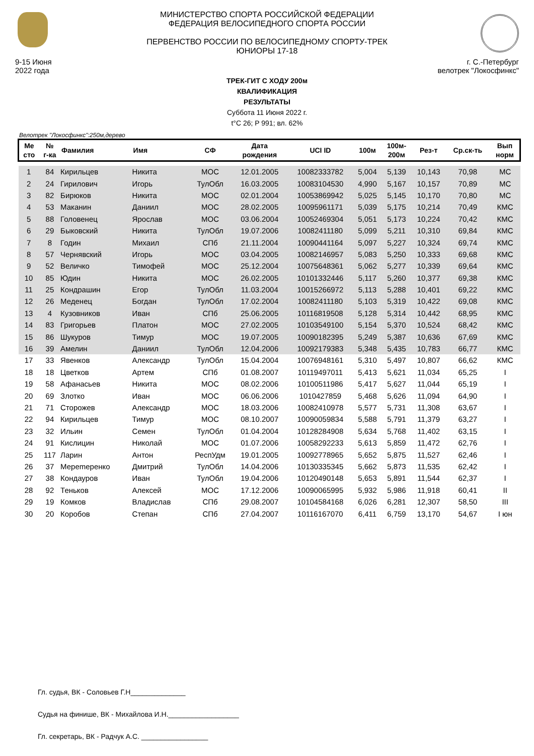9-15 Июня
2022 года
МИНИСТЕРСТВО СПОРТА РОССИЙСКОЙ ФЕДЕРАЦИИ
ФЕДЕРАЦИЯ ВЕЛОСИПЕДНОГО СПОРТА РОССИИ
ПЕРВЕНСТВО РОССИИ ПО ВЕЛОСИПЕДНОМУ СПОРТУ-ТРЕК
ЮНИОРЫ 17-18
г. С.-Петербург
велотрек "Локосфинкс"
ТРЕК-ГИТ С ХОДУ 200м
КВАЛИФИКАЦИЯ
РЕЗУЛЬТАТЫ
Суббота 11 Июня 2022 г.
t°C 26; P 991; вл. 62%
Велотрек "Локосфинкс":250м,дерево
| Ме сто | № г-ка | Фамилия | Имя | СФ | Дата рождения | UCI ID | 100м | 100м- 200м | Рез-т | Ср.ск-ть | Вып норм |
| --- | --- | --- | --- | --- | --- | --- | --- | --- | --- | --- | --- |
| 1 | 84 | Кирильцев | Никита | МОС | 12.01.2005 | 10082333782 | 5,004 | 5,139 | 10,143 | 70,98 | МС |
| 2 | 24 | Гирилович | Игорь | ТулОбл | 16.03.2005 | 10083104530 | 4,990 | 5,167 | 10,157 | 70,89 | МС |
| 3 | 82 | Бирюков | Никита | МОС | 02.01.2004 | 10053869942 | 5,025 | 5,145 | 10,170 | 70,80 | МС |
| 4 | 53 | Маканин | Даниил | МОС | 28.02.2005 | 10095961171 | 5,039 | 5,175 | 10,214 | 70,49 | КМС |
| 5 | 88 | Головенец | Ярослав | МОС | 03.06.2004 | 10052469304 | 5,051 | 5,173 | 10,224 | 70,42 | КМС |
| 6 | 29 | Быковский | Никита | ТулОбл | 19.07.2006 | 10082411180 | 5,099 | 5,211 | 10,310 | 69,84 | КМС |
| 7 | 8 | Годин | Михаил | СПб | 21.11.2004 | 10090441164 | 5,097 | 5,227 | 10,324 | 69,74 | КМС |
| 8 | 57 | Чернявский | Игорь | МОС | 03.04.2005 | 10082146957 | 5,083 | 5,250 | 10,333 | 69,68 | КМС |
| 9 | 52 | Величко | Тимофей | МОС | 25.12.2004 | 10075648361 | 5,062 | 5,277 | 10,339 | 69,64 | КМС |
| 10 | 85 | Юдин | Никита | МОС | 26.02.2005 | 10101332446 | 5,117 | 5,260 | 10,377 | 69,38 | КМС |
| 11 | 25 | Кондрашин | Егор | ТулОбл | 11.03.2004 | 10015266972 | 5,113 | 5,288 | 10,401 | 69,22 | КМС |
| 12 | 26 | Меденец | Богдан | ТулОбл | 17.02.2004 | 10082411180 | 5,103 | 5,319 | 10,422 | 69,08 | КМС |
| 13 | 4 | Кузовников | Иван | СПб | 25.06.2005 | 10116819508 | 5,128 | 5,314 | 10,442 | 68,95 | КМС |
| 14 | 83 | Григорьев | Платон | МОС | 27.02.2005 | 10103549100 | 5,154 | 5,370 | 10,524 | 68,42 | КМС |
| 15 | 86 | Шукуров | Тимур | МОС | 19.07.2005 | 10090182395 | 5,249 | 5,387 | 10,636 | 67,69 | КМС |
| 16 | 39 | Амелин | Даниил | ТулОбл | 12.04.2006 | 10092179383 | 5,348 | 5,435 | 10,783 | 66,77 | КМС |
| 17 | 33 | Явенков | Александр | ТулОбл | 15.04.2004 | 10076948161 | 5,310 | 5,497 | 10,807 | 66,62 | КМС |
| 18 | 18 | Цветков | Артем | СПб | 01.08.2007 | 10119497011 | 5,413 | 5,621 | 11,034 | 65,25 | I |
| 19 | 58 | Афанасьев | Никита | МОС | 08.02.2006 | 10100511986 | 5,417 | 5,627 | 11,044 | 65,19 | I |
| 20 | 69 | Злотко | Иван | МОС | 06.06.2006 | 1010427859 | 5,468 | 5,626 | 11,094 | 64,90 | I |
| 21 | 71 | Сторожев | Александр | МОС | 18.03.2006 | 10082410978 | 5,577 | 5,731 | 11,308 | 63,67 | I |
| 22 | 94 | Кирильцев | Тимур | МОС | 08.10.2007 | 10090059834 | 5,588 | 5,791 | 11,379 | 63,27 | I |
| 23 | 32 | Ильин | Семен | ТулОбл | 01.04.2004 | 10128284908 | 5,634 | 5,768 | 11,402 | 63,15 | I |
| 24 | 91 | Кислицин | Николай | МОС | 01.07.2006 | 10058292233 | 5,613 | 5,859 | 11,472 | 62,76 | I |
| 25 | 117 | Ларин | Антон | РеспУдм | 19.01.2005 | 10092778965 | 5,652 | 5,875 | 11,527 | 62,46 | I |
| 26 | 37 | Мерemеренко | Дмитрий | ТулОбл | 14.04.2006 | 10130335345 | 5,662 | 5,873 | 11,535 | 62,42 | I |
| 27 | 38 | Кондауров | Иван | ТулОбл | 19.04.2006 | 10120490148 | 5,653 | 5,891 | 11,544 | 62,37 | I |
| 28 | 92 | Теньков | Алексей | МОС | 17.12.2006 | 10090065995 | 5,932 | 5,986 | 11,918 | 60,41 | II |
| 29 | 19 | Комков | Владислав | СПб | 29.08.2007 | 10104584168 | 6,026 | 6,281 | 12,307 | 58,50 | III |
| 30 | 20 | Коробов | Степан | СПб | 27.04.2007 | 10116167070 | 6,411 | 6,759 | 13,170 | 54,67 | I юн |
Гл. судья, ВК - Соловьев Г.Н______________
Судья на финише, ВК - Михайлова И.Н.__________________
Гл. секретарь, ВК - Радчук А.С. _________________